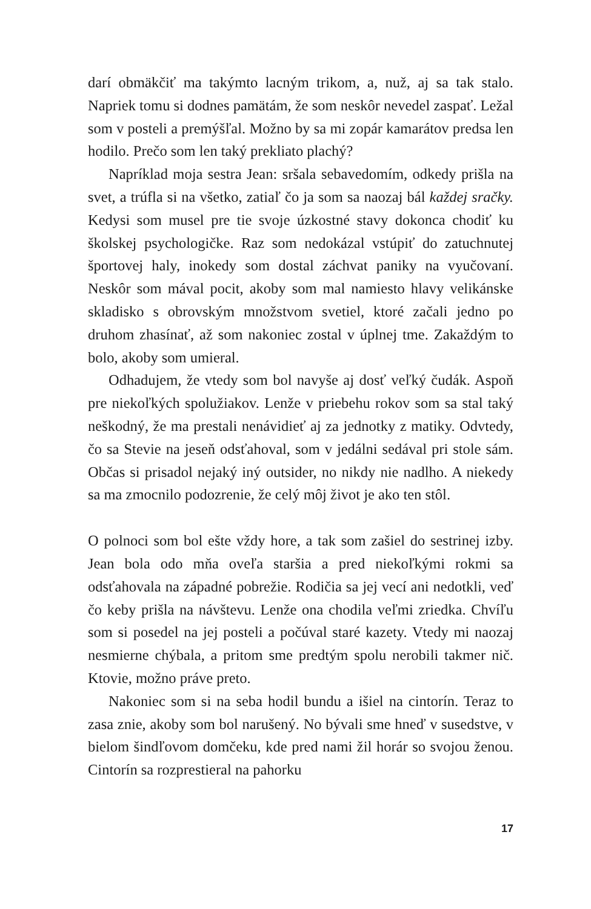darí obmäkčiť ma takýmto lacným trikom, a, nuž, aj sa tak stalo. Napriek tomu si dodnes pamätám, že som neskôr nevedel zaspať. Ležal som v posteli a premýšľal. Možno by sa mi zopár kamarátov predsa len hodilo. Prečo som len taký prekliato plachý?
Napríklad moja sestra Jean: sršala sebavedomím, odkedy prišla na svet, a trúfla si na všetko, zatiaľ čo ja som sa naozaj bál každej sračky. Kedysi som musel pre tie svoje úzkostné stavy dokonca chodiť ku školskej psychologičke. Raz som nedokázal vstúpiť do zatuchnutej športovej haly, inokedy som dostal záchvat paniky na vyučovaní. Neskôr som mával pocit, akoby som mal namiesto hlavy velikánske skladisko s obrovským množstvom svetiel, ktoré začali jedno po druhom zhasínať, až som nakoniec zostal v úplnej tme. Zakaždým to bolo, akoby som umieral.
Odhadujem, že vtedy som bol navyše aj dosť veľký čudák. Aspoň pre niekoľkých spolužiakov. Lenže v priebehu rokov som sa stal taký neškodný, že ma prestali nenávidieť aj za jednotky z matiky. Odvtedy, čo sa Stevie na jeseň odsťahoval, som v jedálni sedával pri stole sám. Občas si prisadol nejaký iný outsider, no nikdy nie nadlho. A niekedy sa ma zmocnilo podozrenie, že celý môj život je ako ten stôl.
O polnoci som bol ešte vždy hore, a tak som zašiel do sestrinej izby. Jean bola odo mňa oveľa staršia a pred niekoľkými rokmi sa odsťahovala na západné pobrežie. Rodičia sa jej vecí ani nedotkli, veď čo keby prišla na návštevu. Lenže ona chodila veľmi zriedka. Chvíľu som si posedel na jej posteli a počúval staré kazety. Vtedy mi naozaj nesmierne chýbala, a pritom sme predtým spolu nerobili takmer nič. Ktovie, možno práve preto.
Nakoniec som si na seba hodil bundu a išiel na cintorín. Teraz to zasa znie, akoby som bol narušený. No bývali sme hneď v susedstve, v bielom šindľovom domčeku, kde pred nami žil horár so svojou ženou. Cintorín sa rozprestieral na pahorku
17